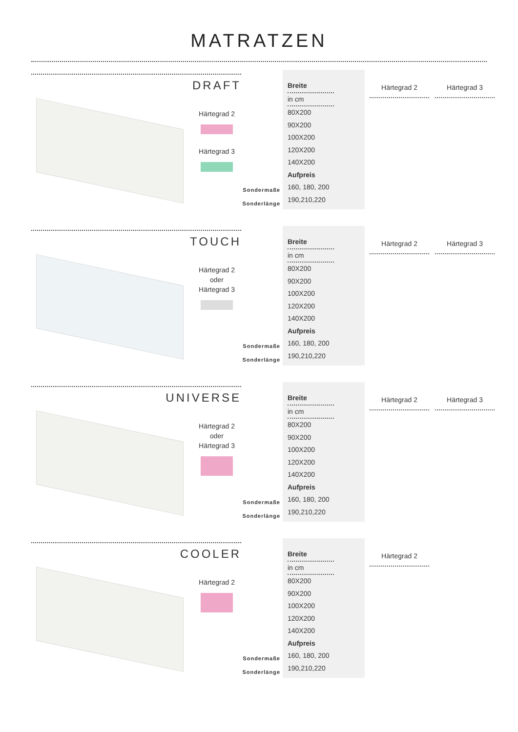MATRATZEN
DRAFT
Härtegrad 2
Härtegrad 3
Sondermaße
Sonderlänge
Breite
in cm
80X200
90X200
100X200
120X200
140X200
Aufpreis
160, 180, 200
190,210,220
Härtegrad 2 Härtegrad 3
TOUCH
Härtegrad 2
oder
Härtegrad 3
Sondermaße
Sonderlänge
Breite
in cm
80X200
90X200
100X200
120X200
140X200
Aufpreis
160, 180, 200
190,210,220
Härtegrad 2 Härtegrad 3
UNIVERSE
Härtegrad 2
oder
Härtegrad 3
Sondermaße
Sonderlänge
Breite
in cm
80X200
90X200
100X200
120X200
140X200
Aufpreis
160, 180, 200
190,210,220
Härtegrad 2 Härtegrad 3
COOLER
Härtegrad 2
Sondermaße
Sonderlänge
Breite
in cm
80X200
90X200
100X200
120X200
140X200
Aufpreis
160, 180, 200
190,210,220
Härtegrad 2